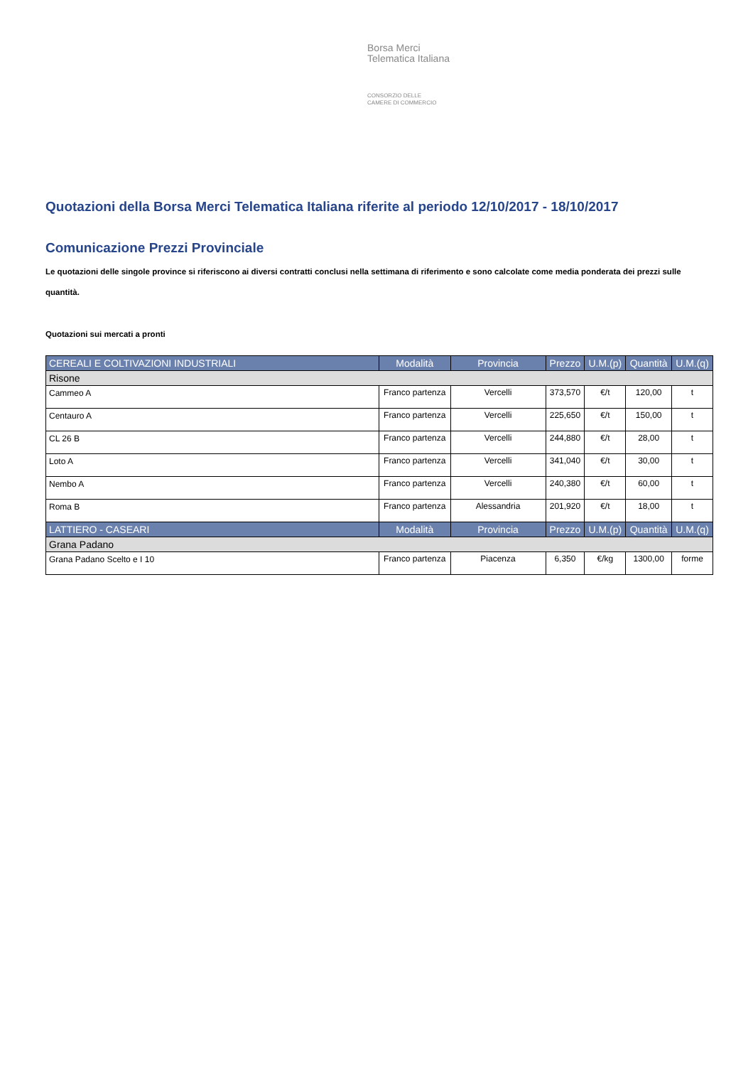Borsa Merci
Telematica Italiana
CONSORZIO DELLE
CAMERE DI COMMERCIO
Quotazioni della Borsa Merci Telematica Italiana riferite al periodo 12/10/2017 - 18/10/2017
Comunicazione Prezzi Provinciale
Le quotazioni delle singole province si riferiscono ai diversi contratti conclusi nella settimana di riferimento e sono calcolate come media ponderata dei prezzi sulle quantità.
Quotazioni sui mercati a pronti
| CEREALI E COLTIVAZIONI INDUSTRIALI | Modalità | Provincia | Prezzo | U.M.(p) | Quantità | U.M.(q) |
| --- | --- | --- | --- | --- | --- | --- |
| Risone | | | | | | |
| Cammeo A | Franco partenza | Vercelli | 373,570 | €/t | 120,00 | t |
| Centauro A | Franco partenza | Vercelli | 225,650 | €/t | 150,00 | t |
| CL 26 B | Franco partenza | Vercelli | 244,880 | €/t | 28,00 | t |
| Loto A | Franco partenza | Vercelli | 341,040 | €/t | 30,00 | t |
| Nembo A | Franco partenza | Vercelli | 240,380 | €/t | 60,00 | t |
| Roma B | Franco partenza | Alessandria | 201,920 | €/t | 18,00 | t |
| LATTIERO - CASEARI | Modalità | Provincia | Prezzo | U.M.(p) | Quantità | U.M.(q) |
| Grana Padano | | | | | | |
| Grana Padano Scelto e I 10 | Franco partenza | Piacenza | 6,350 | €/kg | 1300,00 | forme |